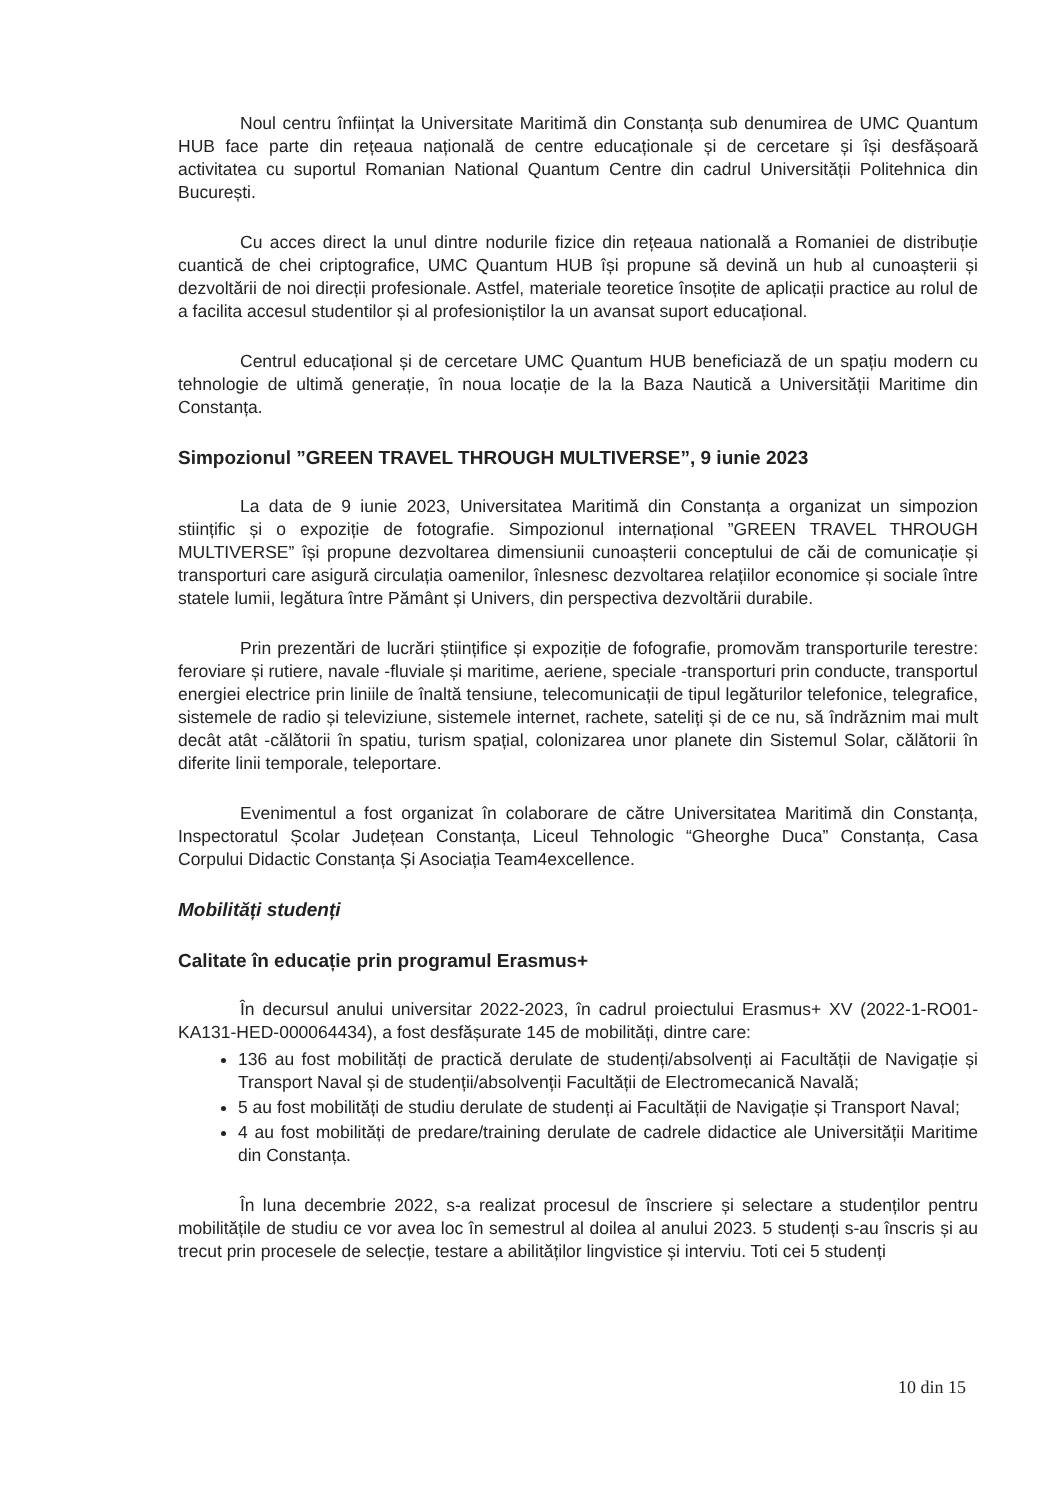Noul centru înființat la Universitate Maritimă din Constanța sub denumirea de UMC Quantum HUB face parte din rețeaua națională de centre educaționale și de cercetare și își desfășoară activitatea cu suportul Romanian National Quantum Centre din cadrul Universității Politehnica din București.
Cu acces direct la unul dintre nodurile fizice din rețeaua natională a Romaniei de distribuție cuantică de chei criptografice, UMC Quantum HUB își propune să devină un hub al cunoașterii și dezvoltării de noi direcții profesionale. Astfel, materiale teoretice însoțite de aplicații practice au rolul de a facilita accesul studentilor și al profesioniștilor la un avansat suport educațional.
Centrul educațional și de cercetare UMC Quantum HUB beneficiază de un spațiu modern cu tehnologie de ultimă generație, în noua locație de la la Baza Nautică a Universității Maritime din Constanța.
Simpozionul ”GREEN TRAVEL THROUGH MULTIVERSE”, 9 iunie 2023
La data de 9 iunie 2023, Universitatea Maritimă din Constanța a organizat un simpozion stiințific și o expoziție de fotografie. Simpozionul internațional ”GREEN TRAVEL THROUGH MULTIVERSE” își propune dezvoltarea dimensiunii cunoașterii conceptului de căi de comunicație și transporturi care asigură circulația oamenilor, înlesnesc dezvoltarea relațiilor economice și sociale între statele lumii, legătura între Pământ și Univers, din perspectiva dezvoltării durabile.
Prin prezentări de lucrări științifice și expoziție de fofografie, promovăm transporturile terestre: feroviare și rutiere, navale -fluviale și maritime, aeriene, speciale -transporturi prin conducte, transportul energiei electrice prin liniile de înaltă tensiune, telecomunicații de tipul legăturilor telefonice, telegrafice, sistemele de radio și televiziune, sistemele internet, rachete, sateliți și de ce nu, să îndrăznim mai mult decât atât -călătorii în spatiu, turism spațial, colonizarea unor planete din Sistemul Solar, călătorii în diferite linii temporale, teleportare.
Evenimentul a fost organizat în colaborare de către Universitatea Maritimă din Constanța, Inspectoratul Școlar Județean Constanța, Liceul Tehnologic “Gheorghe Duca” Constanța, Casa Corpului Didactic Constanța Și Asociația Team4excellence.
Mobilități studenți
Calitate în educație prin programul Erasmus+
În decursul anului universitar 2022-2023, în cadrul proiectului Erasmus+ XV (2022-1-RO01-KA131-HED-000064434), a fost desfășurate 145 de mobilități, dintre care:
136 au fost mobilități de practică derulate de studenți/absolvenți ai Facultății de Navigație și Transport Naval și de studenții/absolvenții Facultății de Electromecanică Navală;
5 au fost mobilități de studiu derulate de studenți ai Facultății de Navigație și Transport Naval;
4 au fost mobilități de predare/training derulate de cadrele didactice ale Universității Maritime din Constanța.
În luna decembrie 2022, s-a realizat procesul de înscriere și selectare a studenților pentru mobilitățile de studiu ce vor avea loc în semestrul al doilea al anului 2023. 5 studenți s-au înscris și au trecut prin procesele de selecție, testare a abilităților lingvistice și interviu. Toti cei 5 studenți
10 din 15